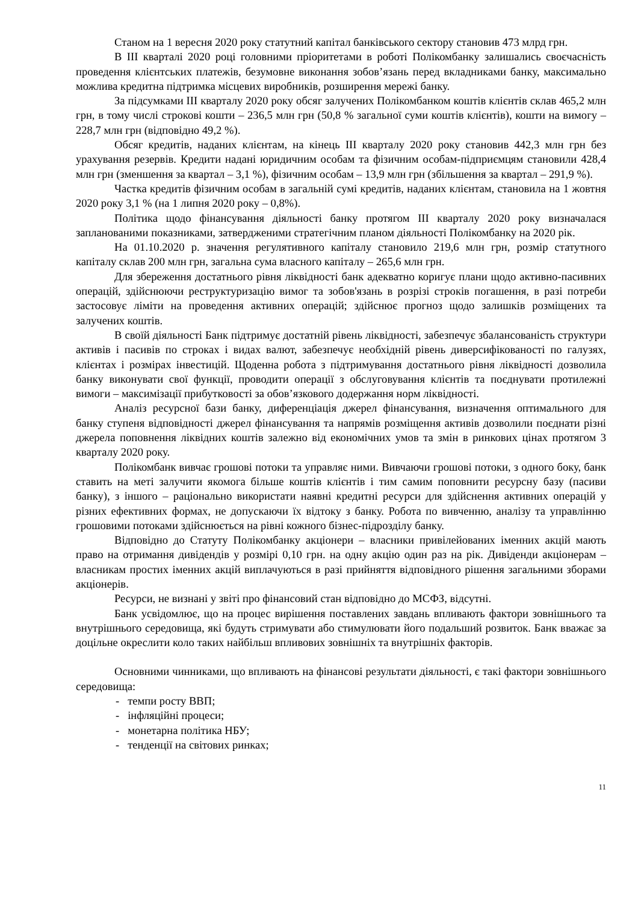Станом на 1 вересня 2020 року статутний капітал банківського сектору становив 473 млрд грн.
В ІІІ кварталі 2020 році головними пріоритетами в роботі Полікомбанку залишались своєчасність проведення клієнтських платежів, безумовне виконання зобов’язань перед вкладниками банку, максимально можлива кредитна підтримка місцевих виробників, розширення мережі банку.
За підсумками ІІІ кварталу 2020 року обсяг залучених Полікомбанком коштів клієнтів склав 465,2 млн грн, в тому числі строкові кошти – 236,5 млн грн (50,8 % загальної суми коштів клієнтів), кошти на вимогу – 228,7 млн грн (відповідно 49,2 %).
Обсяг кредитів, наданих клієнтам, на кінець ІІІ кварталу 2020 року становив 442,3 млн грн без урахування резервів. Кредити надані юридичним особам та фізичним особам-підприємцям становили 428,4 млн грн (зменшення за квартал – 3,1 %), фізичним особам – 13,9 млн грн (збільшення за квартал – 291,9 %).
Частка кредитів фізичним особам в загальній сумі кредитів, наданих клієнтам, становила на 1 жовтня 2020 року 3,1 % (на 1 липня 2020 року – 0,8%).
Політика щодо фінансування діяльності банку протягом ІІІ кварталу 2020 року визначалася запланованими показниками, затвердженими стратегічним планом діяльності Полікомбанку на 2020 рік.
На 01.10.2020 р. значення регулятивного капіталу становило 219,6 млн грн, розмір статутного капіталу склав 200 млн грн, загальна сума власного капіталу – 265,6 млн грн.
Для збереження достатнього рівня ліквідності банк адекватно коригує плани щодо активно-пасивних операцій, здійснюючи реструктуризацію вимог та зобов'язань в розрізі строків погашення, в разі потреби застосовує ліміти на проведення активних операцій; здійснює прогноз щодо залишків розміщених та залучених коштів.
В своїй діяльності Банк підтримує достатній рівень ліквідності, забезпечує збалансованість структури активів і пасивів по строках і видах валют, забезпечує необхідній рівень диверсифікованості по галузях, клієнтах і розмірах інвестицій. Щоденна робота з підтримування достатнього рівня ліквідності дозволила банку виконувати свої функції, проводити операції з обслуговування клієнтів та поєднувати протилежні вимоги – максимізації прибутковості за обов’язкового додержання норм ліквідності.
Аналіз ресурсної бази банку, диференціація джерел фінансування, визначення оптимального для банку ступеня відповідності джерел фінансування та напрямів розміщення активів дозволили поєднати різні джерела поповнення ліквідних коштів залежно від економічних умов та змін в ринкових цінах протягом 3 кварталу 2020 року.
Полікомбанк вивчає грошові потоки та управляє ними. Вивчаючи грошові потоки, з одного боку, банк ставить на меті залучити якомога більше коштів клієнтів і тим самим поповнити ресурсну базу (пасиви банку), з іншого – раціонально використати наявні кредитні ресурси для здійснення активних операцій у різних ефективних формах, не допускаючи їх відтоку з банку. Робота по вивченню, аналізу та управлінню грошовими потоками здійснюється на рівні кожного бізнес-підрозділу банку.
Відповідно до Статуту Полікомбанку акціонери – власники привілейованих іменних акцій мають право на отримання дивідендів у розмірі 0,10 грн. на одну акцію один раз на рік. Дивіденди акціонерам – власникам простих іменних акцій виплачуються в разі прийняття відповідного рішення загальними зборами акціонерів.
Ресурси, не визнані у звіті про фінансовий стан відповідно до МСФЗ, відсутні.
Банк усвідомлює, що на процес вирішення поставлених завдань впливають фактори зовнішнього та внутрішнього середовища, які будуть стримувати або стимулювати його подальший розвиток. Банк вважає за доцільне окреслити коло таких найбільш впливових зовнішніх та внутрішніх факторів.
Основними чинниками, що впливають на фінансові результати діяльності, є такі фактори зовнішнього середовища:
- темпи росту ВВП;
- інфляційні процеси;
- монетарна політика НБУ;
- тенденції на світових ринках;
11